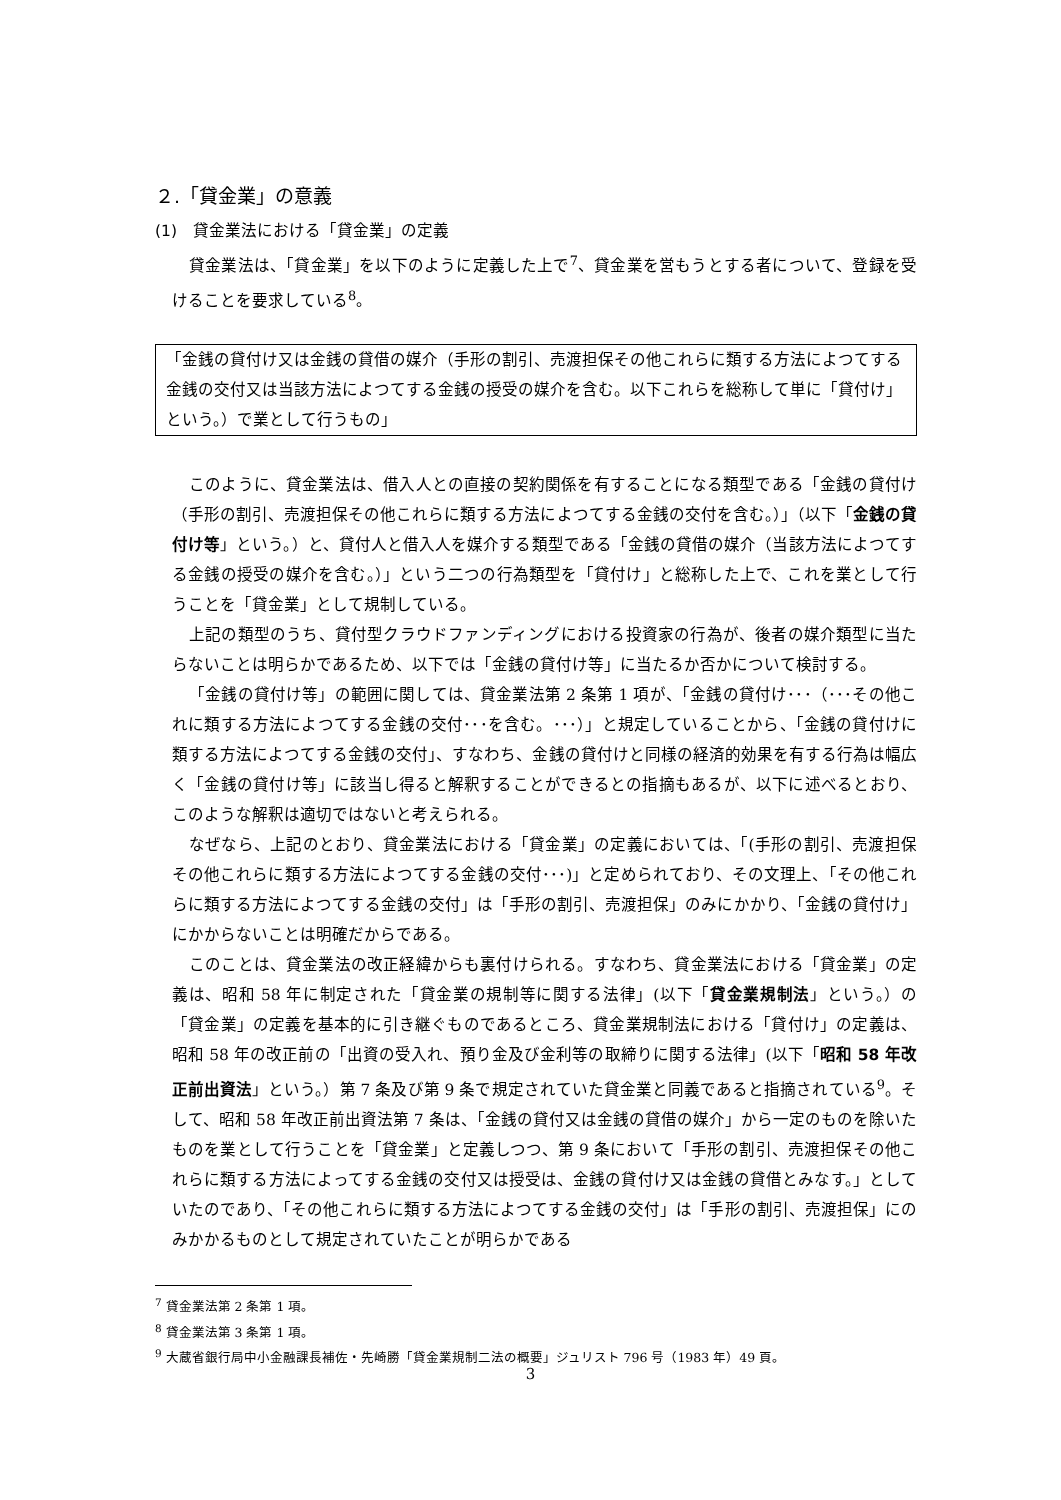２.「貸金業」の意義
(1)　貸金業法における「貸金業」の定義
貸金業法は、「貸金業」を以下のように定義した上で<sup>7</sup>、貸金業を営もうとする者について、登録を受けることを要求している<sup>8</sup>。
「金銭の貸付け又は金銭の貸借の媒介（手形の割引、売渡担保その他これらに類する方法によつてする金銭の交付又は当該方法によつてする金銭の授受の媒介を含む。以下これらを総称して単に「貸付け」という。）で業として行うもの」
このように、貸金業法は、借入人との直接の契約関係を有することになる類型である「金銭の貸付け（手形の割引、売渡担保その他これらに類する方法によつてする金銭の交付を含む。）」（以下「金銭の貸付け等」という。）と、貸付人と借入人を媒介する類型である「金銭の貸借の媒介（当該方法によつてする金銭の授受の媒介を含む。）」という二つの行為類型を「貸付け」と総称した上で、これを業として行うことを「貸金業」として規制している。
上記の類型のうち、貸付型クラウドファンディングにおける投資家の行為が、後者の媒介類型に当たらないことは明らかであるため、以下では「金銭の貸付け等」に当たるか否かについて検討する。
「金銭の貸付け等」の範囲に関しては、貸金業法第 2 条第 1 項が、「金銭の貸付け･･･（･･･その他これに類する方法によつてする金銭の交付･･･を含む。･･･）」と規定していることから、「金銭の貸付けに類する方法によつてする金銭の交付」、すなわち、金銭の貸付けと同様の経済的効果を有する行為は幅広く「金銭の貸付け等」に該当し得ると解釈することができるとの指摘もあるが、以下に述べるとおり、このような解釈は適切ではないと考えられる。
なぜなら、上記のとおり、貸金業法における「貸金業」の定義においては、「(手形の割引、売渡担保その他これらに類する方法によつてする金銭の交付･･･)」と定められており、その文理上、「その他これらに類する方法によつてする金銭の交付」は「手形の割引、売渡担保」のみにかかり、「金銭の貸付け」にかからないことは明確だからである。
このことは、貸金業法の改正経緯からも裏付けられる。すなわち、貸金業法における「貸金業」の定義は、昭和 58 年に制定された「貸金業の規制等に関する法律」(以下「貸金業規制法」という。）の「貸金業」の定義を基本的に引き継ぐものであるところ、貸金業規制法における「貸付け」の定義は、昭和 58 年の改正前の「出資の受入れ、預り金及び金利等の取締りに関する法律」(以下「昭和 58 年改正前出資法」という。）第 7 条及び第 9 条で規定されていた貸金業と同義であると指摘されている<sup>9</sup>。そして、昭和 58 年改正前出資法第 7 条は、「金銭の貸付又は金銭の貸借の媒介」から一定のものを除いたものを業として行うことを「貸金業」と定義しつつ、第 9 条において「手形の割引、売渡担保その他これらに類する方法によってする金銭の交付又は授受は、金銭の貸付け又は金銭の貸借とみなす。」としていたのであり、「その他これらに類する方法によつてする金銭の交付」は「手形の割引、売渡担保」にのみかかるものとして規定されていたことが明らかである
<sup>7</sup> 貸金業法第 2 条第 1 項。
<sup>8</sup> 貸金業法第 3 条第 1 項。
<sup>9</sup> 大蔵省銀行局中小金融課長補佐・先崎勝「貸金業規制二法の概要」ジュリスト 796 号（1983 年）49 頁。
3